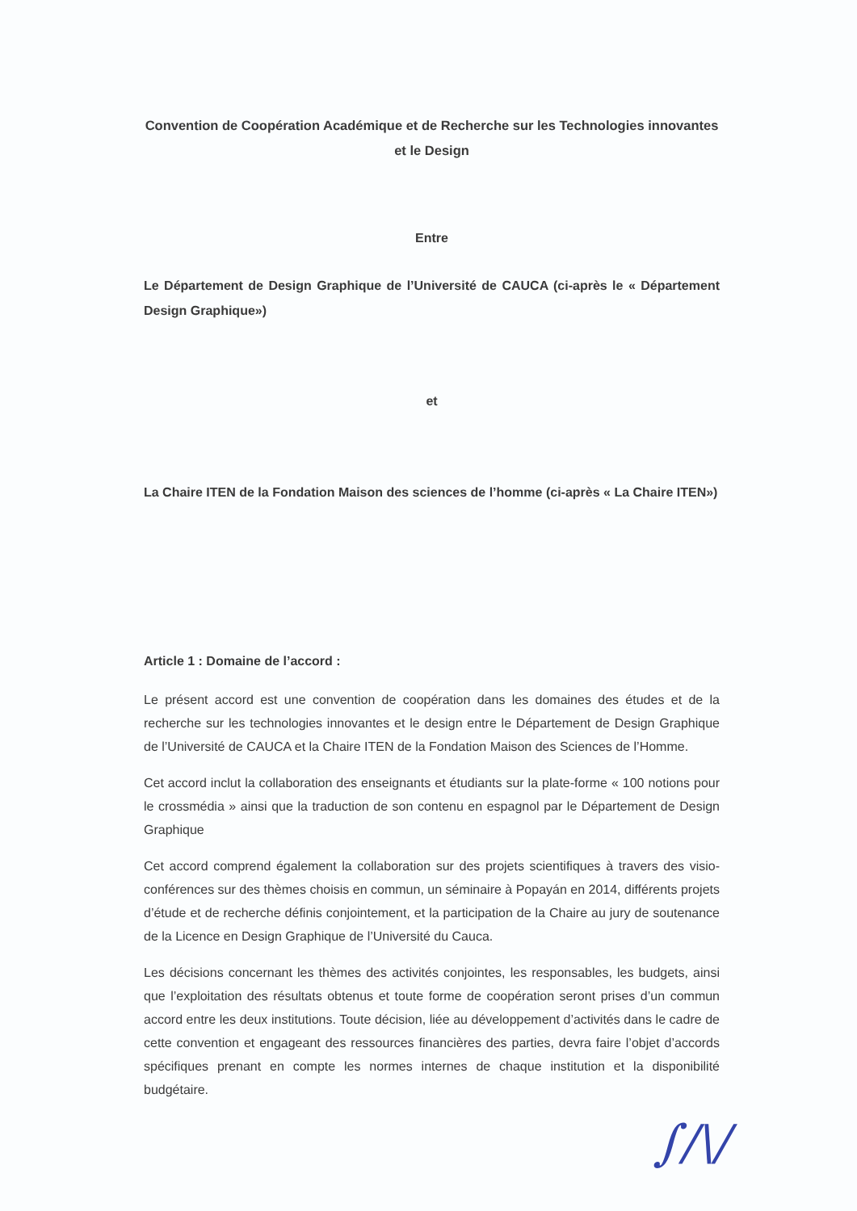Convention de Coopération Académique et de Recherche sur les Technologies innovantes
et le Design
Entre
Le Département de Design Graphique de l’Université de CAUCA (ci-après le « Département Design Graphique»)
et
La Chaire ITEN de la Fondation Maison des sciences de l’homme (ci-après « La Chaire ITEN»)
Article 1 : Domaine de l’accord :
Le présent accord est une convention de coopération dans les domaines des études et de la recherche sur les technologies innovantes et le design entre le Département de Design Graphique de l’Université de CAUCA et la Chaire ITEN de la Fondation Maison des Sciences de l’Homme.
Cet accord inclut la collaboration des enseignants et étudiants sur la plate-forme « 100 notions pour le crossmédia » ainsi que la traduction de son contenu en espagnol par le Département de Design Graphique
Cet accord comprend également la collaboration sur des projets scientifiques à travers des visio-conférences sur des thèmes choisis en commun, un séminaire à Popayán en 2014, différents projets d’étude et de recherche définis conjointement, et la participation de la Chaire au jury de soutenance de la Licence en Design Graphique de l’Université du Cauca.
Les décisions concernant les thèmes des activités conjointes, les responsables, les budgets, ainsi que l’exploitation des résultats obtenus et toute forme de coopération seront prises d’un commun accord entre les deux institutions. Toute décision, liée au développement d’activités dans le cadre de cette convention et engageant des ressources financières des parties, devra faire l’objet d’accords spécifiques prenant en compte les normes internes de chaque institution et la disponibilité budgétaire.
∫/\/